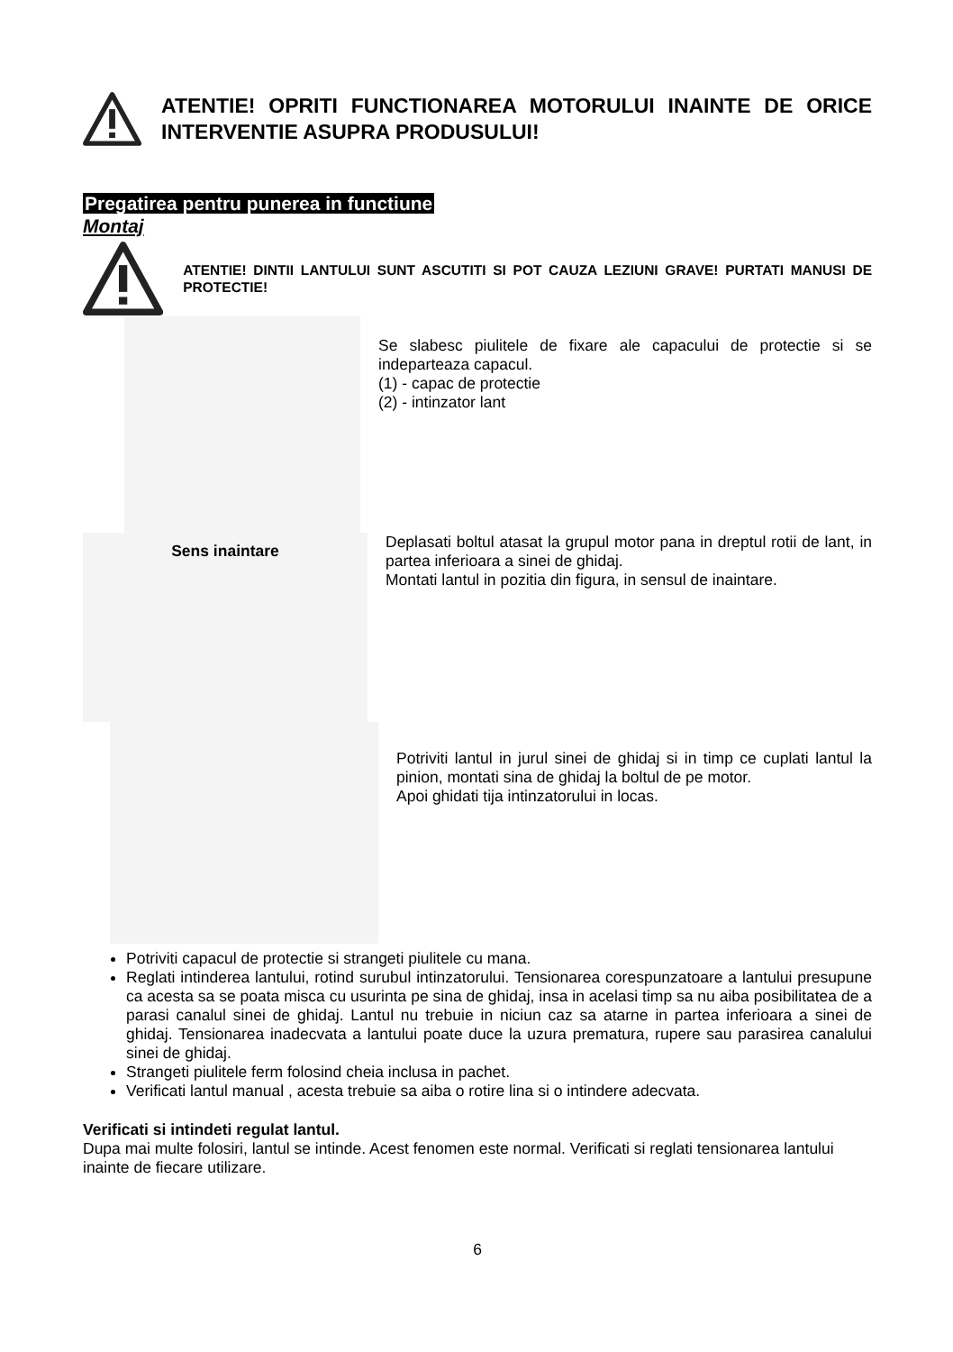ATENTIE! OPRITI FUNCTIONAREA MOTORULUI INAINTE DE ORICE INTERVENTIE ASUPRA PRODUSULUI!
Pregatirea pentru punerea in functiune
Montaj
ATENTIE! DINTII LANTULUI SUNT ASCUTITI SI POT CAUZA LEZIUNI GRAVE! PURTATI MANUSI DE PROTECTIE!
Se slabesc piulitele de fixare ale capacului de protectie si se indeparteaza capacul.
(1) - capac de protectie
(2) - intinzator lant
Sens inaintare
Deplasati boltul atasat la grupul motor pana in dreptul rotii de lant, in partea inferioara a sinei de ghidaj.
Montati lantul in pozitia din figura, in sensul de inaintare.
Potriviti lantul in jurul sinei de ghidaj si in timp ce cuplati lantul la pinion, montati sina de ghidaj la boltul de pe motor.
Apoi ghidati tija intinzatorului in locas.
Potriviti capacul de protectie si strangeti piulitele cu mana.
Reglati intinderea lantului, rotind surubul intinzatorului. Tensionarea corespunzatoare a lantului presupune ca acesta sa se poata misca cu usurinta pe sina de ghidaj, insa in acelasi timp sa nu aiba posibilitatea de a parasi canalul sinei de ghidaj. Lantul nu trebuie in niciun caz sa atarne in partea inferioara a sinei de ghidaj. Tensionarea inadecvata a lantului poate duce la uzura prematura, rupere sau parasirea canalului sinei de ghidaj.
Strangeti piulitele ferm folosind cheia inclusa in pachet.
Verificati lantul manual , acesta trebuie sa aiba o rotire lina si o intindere adecvata.
Verificati si intindeti regulat lantul.
Dupa mai multe folosiri, lantul se intinde. Acest fenomen este normal. Verificati si reglati tensionarea lantului inainte de fiecare utilizare.
6